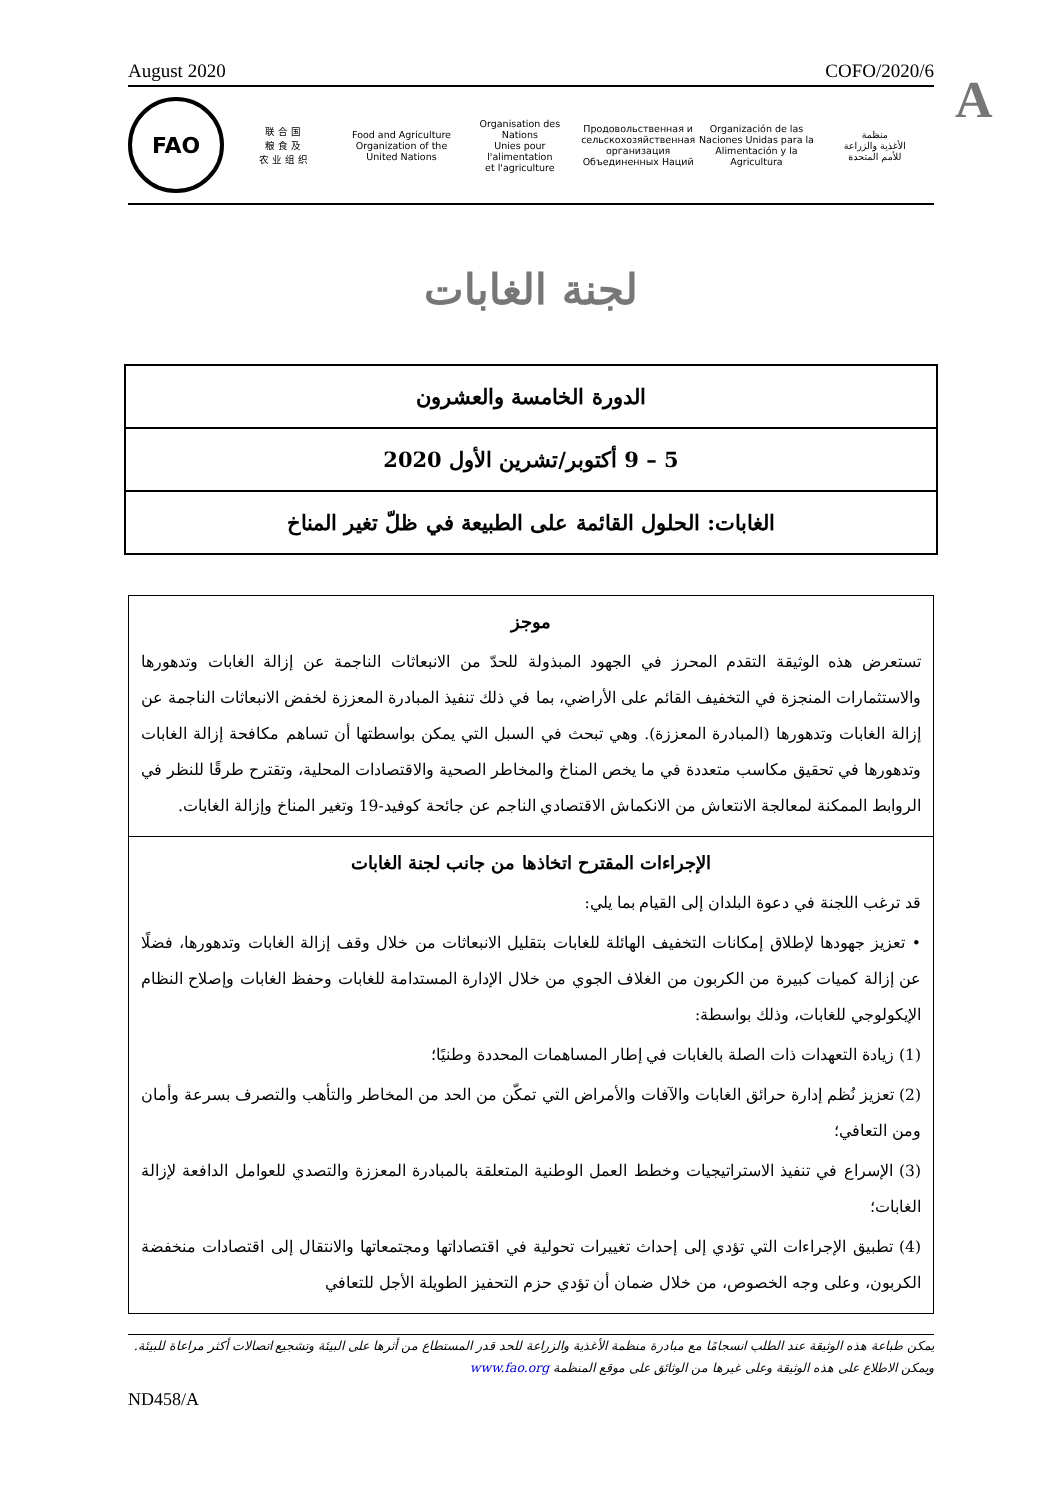A
August 2020 COFO/2020/6
FAO
联 合 国
粮 食 及
农 业 组 织
Food and Agriculture
Organization of the
United Nations
Organisation des Nations
Unies pour l'alimentation
et l'agriculture
Продовольственная и
сельскохозяйственная организация
Объединенных Наций
Organización de las
Naciones Unidas para la
Alimentación y la Agricultura
منظمة
الأغذية والزراعة
للأمم المتحدة
لجنة الغابات
الدورة الخامسة والعشرون
5 – 9 أكتوبر/تشرين الأول 2020
الغابات: الحلول القائمة على الطبيعة في ظلّ تغير المناخ
موجز
تستعرض هذه الوثيقة التقدم المحرز في الجهود المبذولة للحدّ من الانبعاثات الناجمة عن إزالة الغابات وتدهورها والاستثمارات المنجزة في التخفيف القائم على الأراضي، بما في ذلك تنفيذ المبادرة المعززة لخفض الانبعاثات الناجمة عن إزالة الغابات وتدهورها (المبادرة المعززة). وهي تبحث في السبل التي يمكن بواسطتها أن تساهم مكافحة إزالة الغابات وتدهورها في تحقيق مكاسب متعددة في ما يخص المناخ والمخاطر الصحية والاقتصادات المحلية، وتقترح طرقًا للنظر في الروابط الممكنة لمعالجة الانتعاش من الانكماش الاقتصادي الناجم عن جائحة كوفيد-19 وتغير المناخ وإزالة الغابات.
الإجراءات المقترح اتخاذها من جانب لجنة الغابات
قد ترغب اللجنة في دعوة البلدان إلى القيام بما يلي:
• تعزيز جهودها لإطلاق إمكانات التخفيف الهائلة للغابات بتقليل الانبعاثات من خلال وقف إزالة الغابات وتدهورها، فضلًا عن إزالة كميات كبيرة من الكربون من الغلاف الجوي من خلال الإدارة المستدامة للغابات وحفظ الغابات وإصلاح النظام الإيكولوجي للغابات، وذلك بواسطة:
(1) زيادة التعهدات ذات الصلة بالغابات في إطار المساهمات المحددة وطنيًا؛
(2) تعزيز نُظم إدارة حرائق الغابات والآفات والأمراض التي تمكّن من الحد من المخاطر والتأهب والتصرف بسرعة وأمان ومن التعافي؛
(3) الإسراع في تنفيذ الاستراتيجيات وخطط العمل الوطنية المتعلقة بالمبادرة المعززة والتصدي للعوامل الدافعة لإزالة الغابات؛
(4) تطبيق الإجراءات التي تؤدي إلى إحداث تغييرات تحولية في اقتصاداتها ومجتمعاتها والانتقال إلى اقتصادات منخفضة الكربون، وعلى وجه الخصوص، من خلال ضمان أن تؤدي حزم التحفيز الطويلة الأجل للتعافي
يمكن طباعة هذه الوثيقة عند الطلب انسجامًا مع مبادرة منظمة الأغذية والزراعة للحد قدر المستطاع من أثرها على البيئة وتشجيع اتصالات أكثر مراعاة للبيئة. ويمكن الاطلاع على هذه الوثيقة وعلى غيرها من الوثائق على موقع المنظمة www.fao.org
ND458/A